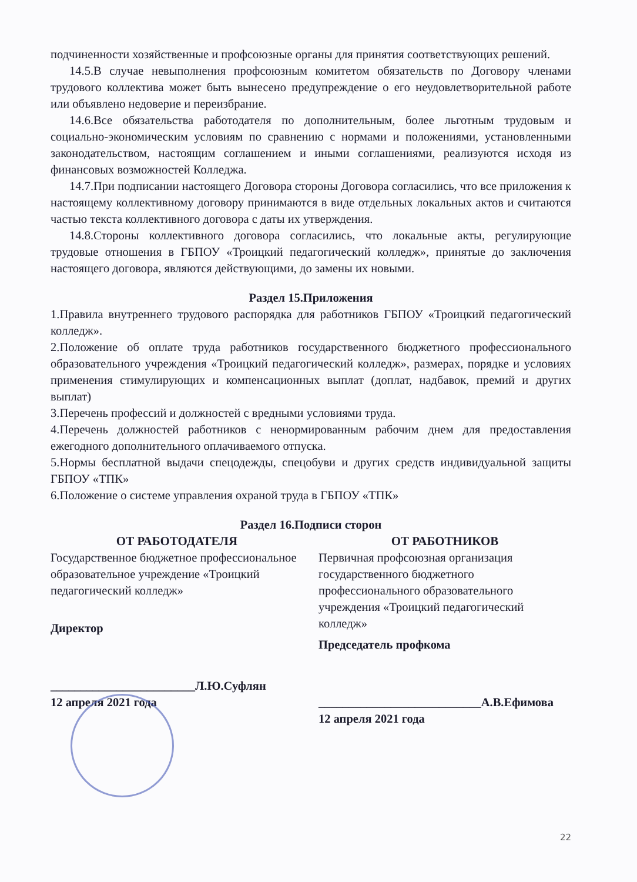подчиненности хозяйственные и профсоюзные органы для принятия соответствующих решений.
14.5.В случае невыполнения профсоюзным комитетом обязательств по Договору членами трудового коллектива может быть вынесено предупреждение о его неудовлетворительной работе или объявлено недоверие и переизбрание.
14.6.Все обязательства работодателя по дополнительным, более льготным трудовым и социально-экономическим условиям по сравнению с нормами и положениями, установленными законодательством, настоящим соглашением и иными соглашениями, реализуются исходя из финансовых возможностей Колледжа.
14.7.При подписании настоящего Договора стороны Договора согласились, что все приложения к настоящему коллективному договору принимаются в виде отдельных локальных актов и считаются частью текста коллективного договора с даты их утверждения.
14.8.Стороны коллективного договора согласились, что локальные акты, регулирующие трудовые отношения в ГБПОУ «Троицкий педагогический колледж», принятые до заключения настоящего договора, являются действующими, до замены их новыми.
Раздел 15.Приложения
1.Правила внутреннего трудового распорядка для работников ГБПОУ «Троицкий педагогический колледж».
2.Положение об оплате труда работников государственного бюджетного профессионального образовательного учреждения «Троицкий педагогический колледж», размерах, порядке и условиях применения стимулирующих и компенсационных выплат (доплат, надбавок, премий и других выплат)
3.Перечень профессий и должностей с вредными условиями труда.
4.Перечень должностей работников с ненормированным рабочим днем для предоставления ежегодного дополнительного оплачиваемого отпуска.
5.Нормы бесплатной выдачи спецодежды, спецобуви и других средств индивидуальной защиты ГБПОУ «ТПК»
6.Положение о системе управления охраной труда в ГБПОУ «ТПК»
Раздел 16.Подписи сторон
ОТ РАБОТОДАТЕЛЯ
Государственное бюджетное профессиональное образовательное учреждение «Троицкий педагогический колледж»
Директор
________________________Л.Ю.Суфлян
12 апреля 2021 года
ОТ РАБОТНИКОВ
Первичная профсоюзная организация государственного бюджетного профессионального образовательного учреждения «Троицкий педагогический колледж»
Председатель профкома
___________________________А.В.Ефимова
12 апреля 2021 года
22